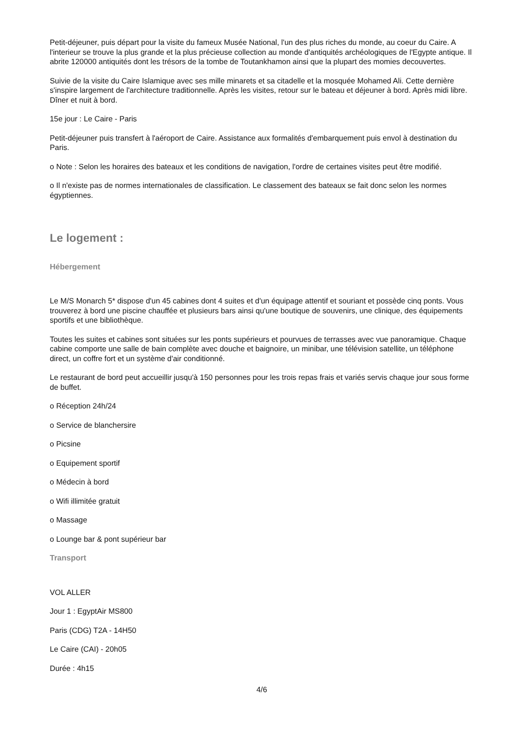Petit-déjeuner, puis départ pour la visite du fameux Musée National, l'un des plus riches du monde, au coeur du Caire. A l'interieur se trouve la plus grande et la plus précieuse collection au monde d'antiquités archéologiques de l'Egypte antique. Il abrite 120000 antiquités dont les trésors de la tombe de Toutankhamon ainsi que la plupart des momies decouvertes.
Suivie de la visite du Caire Islamique avec ses mille minarets et sa citadelle et la mosquée Mohamed Ali. Cette dernière s'inspire largement de l'architecture traditionnelle. Après les visites, retour sur le bateau et déjeuner à bord. Après midi libre. Dîner et nuit à bord.
15e jour : Le Caire - Paris
Petit-déjeuner puis transfert à l'aéroport de Caire. Assistance aux formalités d'embarquement puis envol à destination du Paris.
o Note : Selon les horaires des bateaux et les conditions de navigation, l'ordre de certaines visites peut être modifié.
o Il n'existe pas de normes internationales de classification. Le classement des bateaux se fait donc selon les normes égyptiennes.
Le logement :
Hébergement
Le M/S Monarch 5* dispose d'un 45 cabines dont 4 suites et d'un équipage attentif et souriant et possède cinq ponts. Vous trouverez à bord une piscine chauffée et plusieurs bars ainsi qu'une boutique de souvenirs, une clinique, des équipements sportifs et une bibliothèque.
Toutes les suites et cabines sont situées sur les ponts supérieurs et pourvues de terrasses avec vue panoramique. Chaque cabine comporte une salle de bain complète avec douche et baignoire, un minibar, une télévision satellite, un téléphone direct, un coffre fort et un système d'air conditionné.
Le restaurant de bord peut accueillir jusqu'à 150 personnes pour les trois repas frais et variés servis chaque jour sous forme de buffet.
o Réception 24h/24
o Service de blanchersire
o Picsine
o Equipement sportif
o Médecin à bord
o Wifi illimitée gratuit
o Massage
o Lounge bar & pont supérieur bar
Transport
VOL ALLER
Jour 1 : EgyptAir MS800
Paris (CDG) T2A - 14H50
Le Caire (CAI) - 20h05
Durée : 4h15
4/6